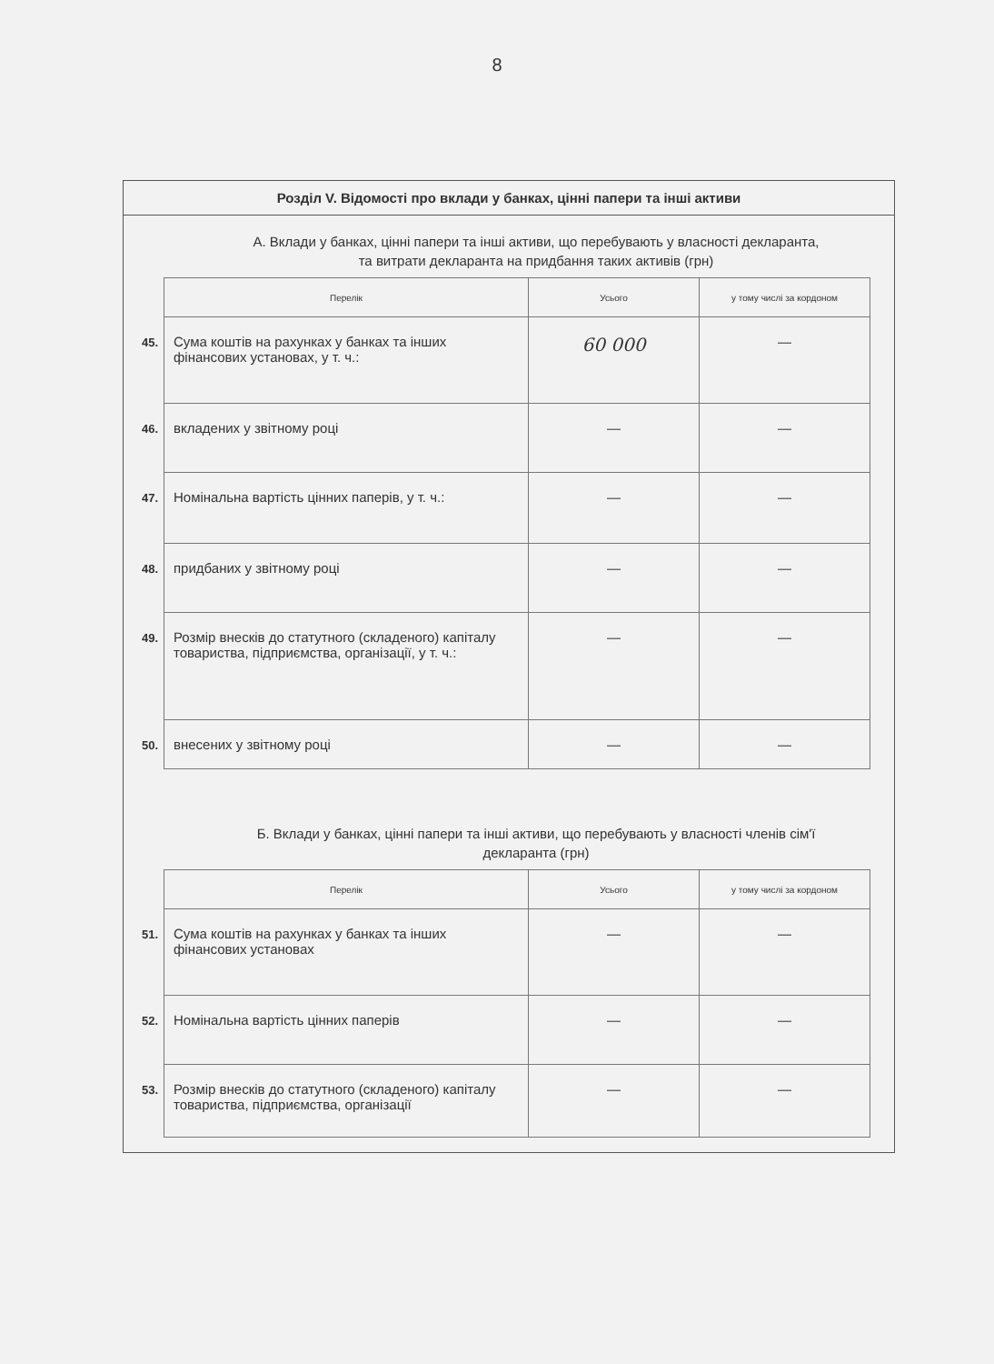8
Розділ V. Відомості про вклади у банках, цінні папери та інші активи
А. Вклади у банках, цінні папери та інші активи, що перебувають у власності декларанта, та витрати декларанта на придбання таких активів (грн)
| | Перелік | Усього | у тому числі за кордоном |
| 45. | Сума коштів на рахунках у банках та інших фінансових установах, у т. ч.: | 60 000 | — |
| 46. | вкладених у звітному році | — | — |
| 47. | Номінальна вартість цінних паперів, у т. ч.: | — | — |
| 48. | придбаних у звітному році | — | — |
| 49. | Розмір внесків до статутного (складеного) капіталу товариства, підприємства, організації, у т. ч.: | — | — |
| 50. | внесених у звітному році | — | — |
Б. Вклади у банках, цінні папери та інші активи, що перебувають у власності членів сім'ї декларанта (грн)
| | Перелік | Усього | у тому числі за кордоном |
| 51. | Сума коштів на рахунках у банках та інших фінансових установах | — | — |
| 52. | Номінальна вартість цінних паперів | — | — |
| 53. | Розмір внесків до статутного (складеного) капіталу товариства, підприємства, організації | — | — |